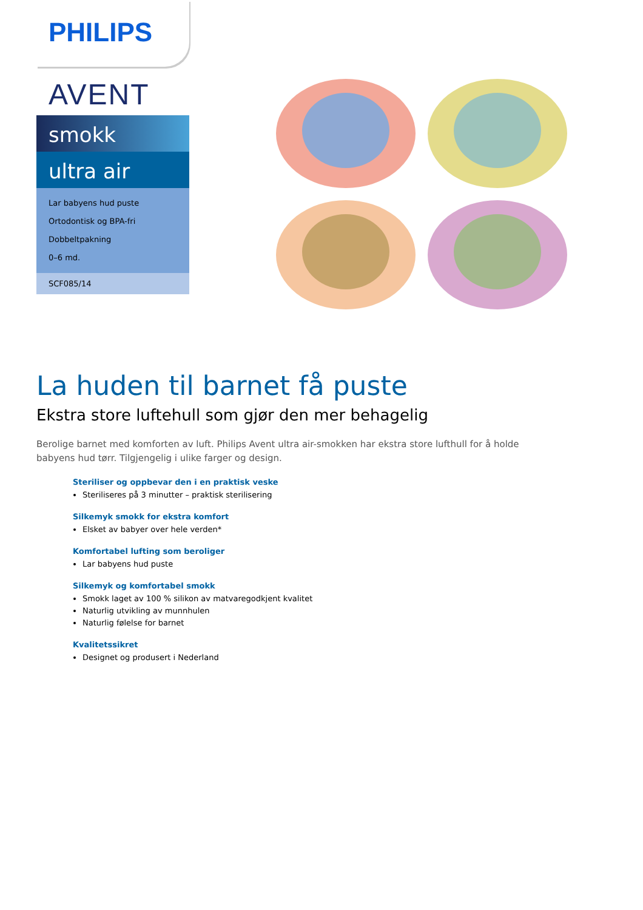PHILIPS
AVENT
smokk
ultra air
Lar babyens hud puste
Ortodontisk og BPA-fri
Dobbeltpakning
0–6 md.
SCF085/14
La huden til barnet få puste
Ekstra store luftehull som gjør den mer behagelig
Berolige barnet med komforten av luft. Philips Avent ultra air-smokken har ekstra store lufthull for å holde babyens hud tørr. Tilgjengelig i ulike farger og design.
Steriliser og oppbevar den i en praktisk veske
Steriliseres på 3 minutter – praktisk sterilisering
Silkemyk smokk for ekstra komfort
Elsket av babyer over hele verden*
Komfortabel lufting som beroliger
Lar babyens hud puste
Silkemyk og komfortabel smokk
Smokk laget av 100 % silikon av matvaregodkjent kvalitet
Naturlig utvikling av munnhulen
Naturlig følelse for barnet
Kvalitetssikret
Designet og produsert i Nederland